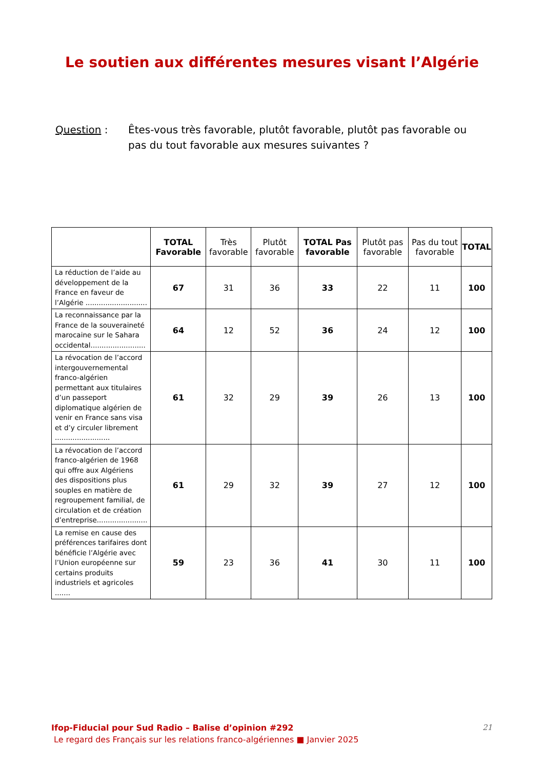Le soutien aux différentes mesures visant l’Algérie
Question : Êtes-vous très favorable, plutôt favorable, plutôt pas favorable ou pas du tout favorable aux mesures suivantes ?
| | TOTAL Favorable | Très favorable | Plutôt favorable | TOTAL Pas favorable | Plutôt pas favorable | Pas du tout favorable | TOTAL |
| --- | --- | --- | --- | --- | --- | --- | --- |
| La réduction de l’aide au développement de la France en faveur de l’Algérie ............................ | 67 | 31 | 36 | 33 | 22 | 11 | 100 |
| La reconnaissance par la France de la souveraineté marocaine sur le Sahara occidental......................... | 64 | 12 | 52 | 36 | 24 | 12 | 100 |
| La révocation de l’accord intergouvernemental franco-algérien permettant aux titulaires d’un passeport diplomatique algérien de venir en France sans visa et d’y circuler librement ......................... | 61 | 32 | 29 | 39 | 26 | 13 | 100 |
| La révocation de l’accord franco-algérien de 1968 qui offre aux Algériens des dispositions plus souples en matière de regroupement familial, de circulation et de création d’entreprise....................... | 61 | 29 | 32 | 39 | 27 | 12 | 100 |
| La remise en cause des préférences tarifaires dont bénéficie l’Algérie avec l’Union européenne sur certains produits industriels et agricoles ....... | 59 | 23 | 36 | 41 | 30 | 11 | 100 |
Ifop-Fiducial pour Sud Radio – Balise d’opinion #292
Le regard des Français sur les relations franco-algériennes ■ Janvier 2025
21